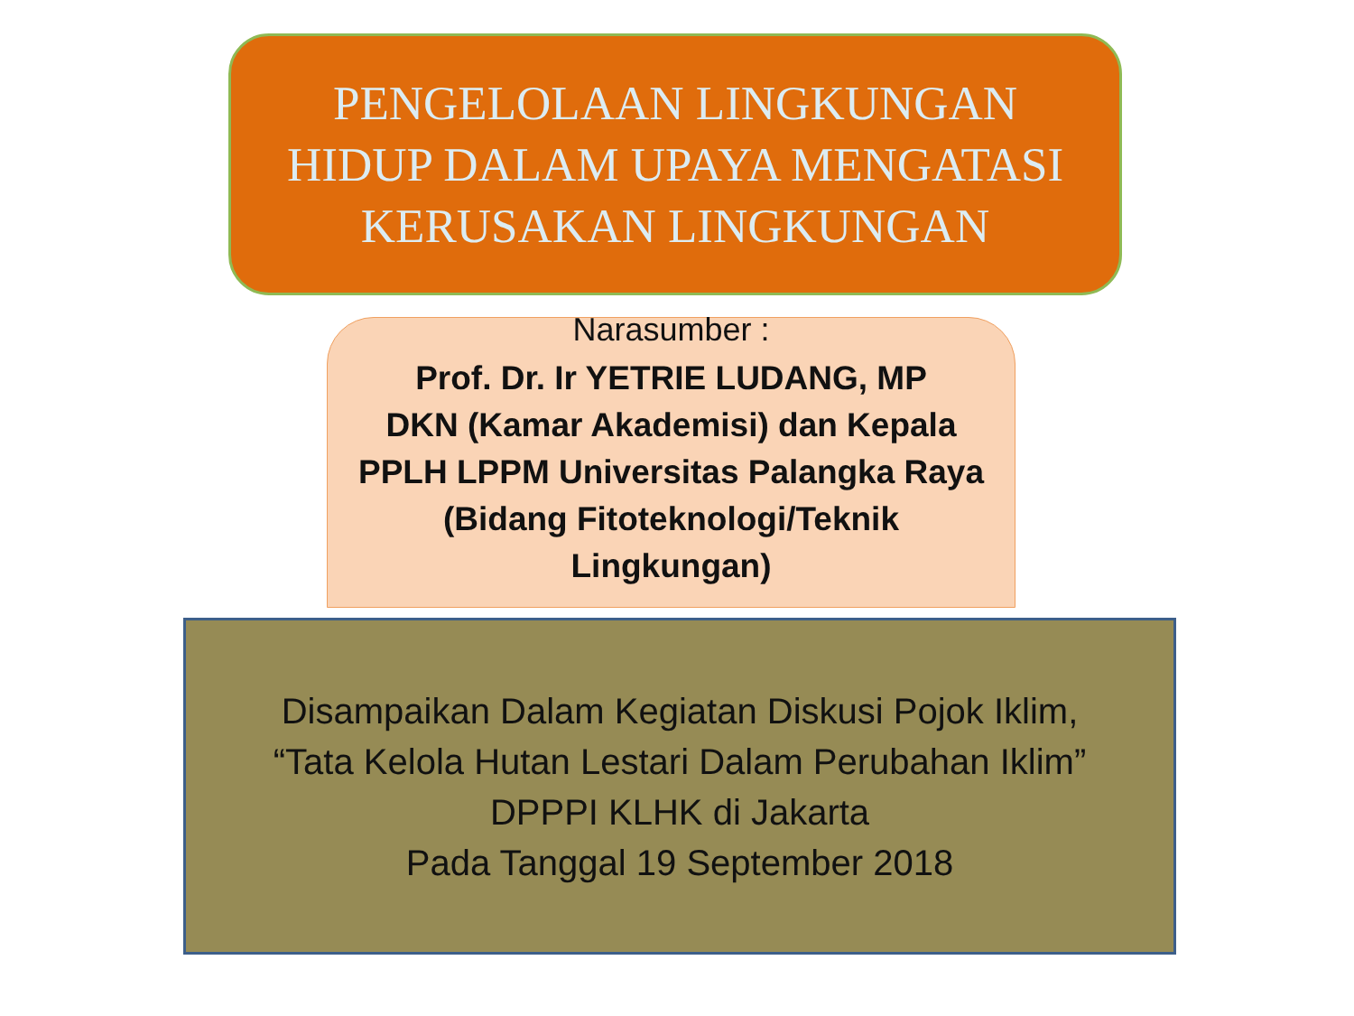PENGELOLAAN LINGKUNGAN
HIDUP DALAM UPAYA MENGATASI
KERUSAKAN LINGKUNGAN
Narasumber :
Prof. Dr. Ir YETRIE LUDANG, MP
DKN (Kamar Akademisi) dan Kepala
PPLH LPPM Universitas Palangka Raya
(Bidang Fitoteknologi/Teknik
Lingkungan)
Disampaikan Dalam Kegiatan Diskusi Pojok Iklim,
“Tata Kelola Hutan Lestari Dalam Perubahan Iklim”
DPPPI KLHK di Jakarta
Pada Tanggal 19 September 2018